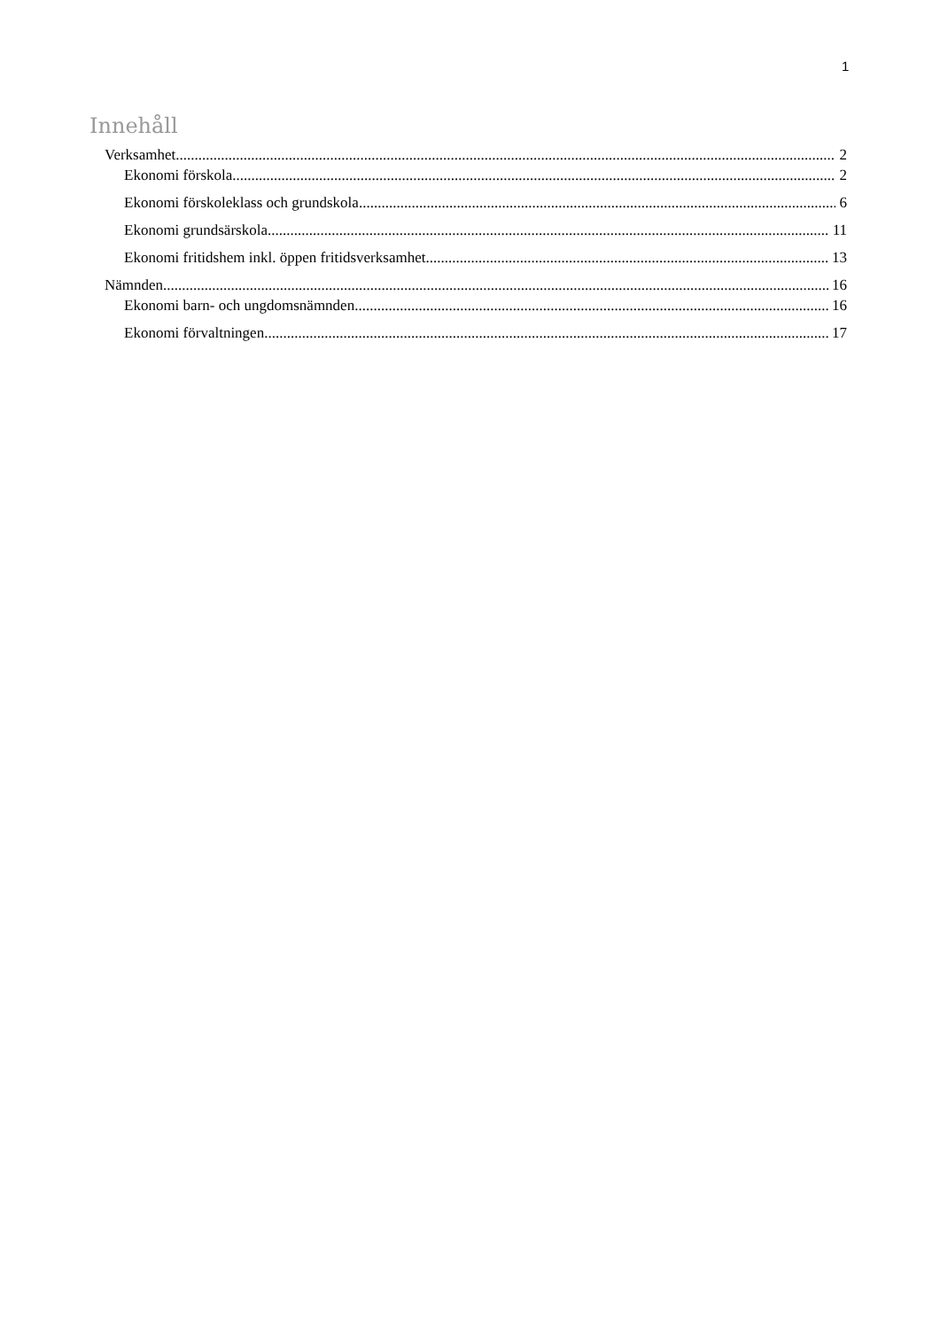1
Innehåll
Verksamhet 2
Ekonomi förskola 2
Ekonomi förskoleklass och grundskola 6
Ekonomi grundsärskola 11
Ekonomi fritidshem inkl. öppen fritidsverksamhet 13
Nämnden 16
Ekonomi barn- och ungdomsnämnden 16
Ekonomi förvaltningen 17